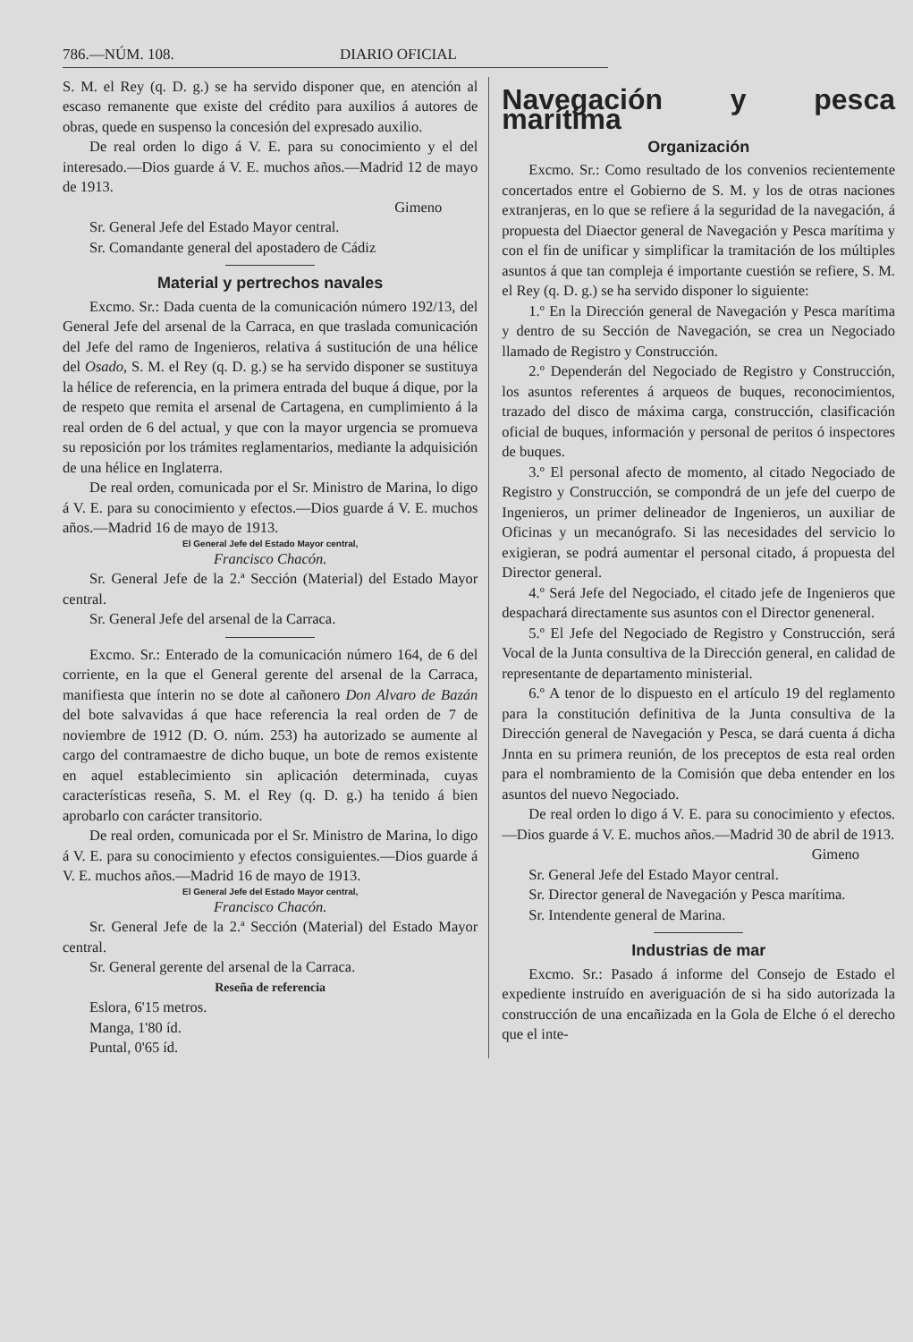786.—NÚM. 108. DIARIO OFICIAL
S. M. el Rey (q. D. g.) se ha servido disponer que, en atención al escaso remanente que existe del crédito para auxilios á autores de obras, quede en suspenso la concesión del expresado auxilio.
De real orden lo digo á V. E. para su conocimiento y el del interesado.—Dios guarde á V. E. muchos años.—Madrid 12 de mayo de 1913.
Gimeno
Sr. General Jefe del Estado Mayor central.
Sr. Comandante general del apostadero de Cádiz
Material y pertrechos navales
Excmo. Sr.: Dada cuenta de la comunicación número 192/13, del General Jefe del arsenal de la Carraca, en que traslada comunicación del Jefe del ramo de Ingenieros, relativa á sustitución de una hélice del Osado, S. M. el Rey (q. D. g.) se ha servido disponer se sustituya la hélice de referencia, en la primera entrada del buque á dique, por la de respeto que remita el arsenal de Cartagena, en cumplimiento á la real orden de 6 del actual, y que con la mayor urgencia se promueva su reposición por los trámites reglamentarios, mediante la adquisición de una hélice en Inglaterra.
De real orden, comunicada por el Sr. Ministro de Marina, lo digo á V. E. para su conocimiento y efectos.—Dios guarde á V. E. muchos años.—Madrid 16 de mayo de 1913.
El General Jefe del Estado Mayor central,
Francisco Chacón.
Sr. General Jefe de la 2.ª Sección (Material) del Estado Mayor central.
Sr. General Jefe del arsenal de la Carraca.
Excmo. Sr.: Enterado de la comunicación número 164, de 6 del corriente, en la que el General gerente del arsenal de la Carraca, manifiesta que ínterin no se dote al cañonero Don Alvaro de Bazán del bote salvavidas á que hace referencia la real orden de 7 de noviembre de 1912 (D. O. núm. 253) ha autorizado se aumente al cargo del contramaestre de dicho buque, un bote de remos existente en aquel establecimiento sin aplicación determinada, cuyas características reseña, S. M. el Rey (q. D. g.) ha tenido á bien aprobarlo con carácter transitorio.
De real orden, comunicada por el Sr. Ministro de Marina, lo digo á V. E. para su conocimiento y efectos consiguientes.—Dios guarde á V. E. muchos años.—Madrid 16 de mayo de 1913.
El General Jefe del Estado Mayor central,
Francisco Chacón.
Sr. General Jefe de la 2.ª Sección (Material) del Estado Mayor central.
Sr. General gerente del arsenal de la Carraca.
Reseña de referencia
Eslora, 6'15 metros.
Manga, 1'80 íd.
Puntal, 0'65 íd.
Navegación y pesca marítima
Organización
Excmo. Sr.: Como resultado de los convenios recientemente concertados entre el Gobierno de S. M. y los de otras naciones extranjeras, en lo que se refiere á la seguridad de la navegación, á propuesta del Diaector general de Navegación y Pesca marítima y con el fin de unificar y simplificar la tramitación de los múltiples asuntos á que tan compleja é importante cuestión se refiere, S. M. el Rey (q. D. g.) se ha servido disponer lo siguiente:
1.º En la Dirección general de Navegación y Pesca marítima y dentro de su Sección de Navegación, se crea un Negociado llamado de Registro y Construcción.
2.º Dependerán del Negociado de Registro y Construcción, los asuntos referentes á arqueos de buques, reconocimientos, trazado del disco de máxima carga, construcción, clasificación oficial de buques, información y personal de peritos ó inspectores de buques.
3.º El personal afecto de momento, al citado Negociado de Registro y Construcción, se compondrá de un jefe del cuerpo de Ingenieros, un primer delineador de Ingenieros, un auxiliar de Oficinas y un mecanógrafo. Si las necesidades del servicio lo exigieran, se podrá aumentar el personal citado, á propuesta del Director general.
4.º Será Jefe del Negociado, el citado jefe de Ingenieros que despachará directamente sus asuntos con el Director geneneral.
5.º El Jefe del Negociado de Registro y Construcción, será Vocal de la Junta consultiva de la Dirección general, en calidad de representante de departamento ministerial.
6.º A tenor de lo dispuesto en el artículo 19 del reglamento para la constitución definitiva de la Junta consultiva de la Dirección general de Navegación y Pesca, se dará cuenta á dicha Jnnta en su primera reunión, de los preceptos de esta real orden para el nombramiento de la Comisión que deba entender en los asuntos del nuevo Negociado.
De real orden lo digo á V. E. para su conocimiento y efectos.—Dios guarde á V. E. muchos años.—Madrid 30 de abril de 1913.
Gimeno
Sr. General Jefe del Estado Mayor central.
Sr. Director general de Navegación y Pesca marítima.
Sr. Intendente general de Marina.
Industrias de mar
Excmo. Sr.: Pasado á informe del Consejo de Estado el expediente instruído en averiguación de si ha sido autorizada la construcción de una encañizada en la Gola de Elche ó el derecho que el inte-